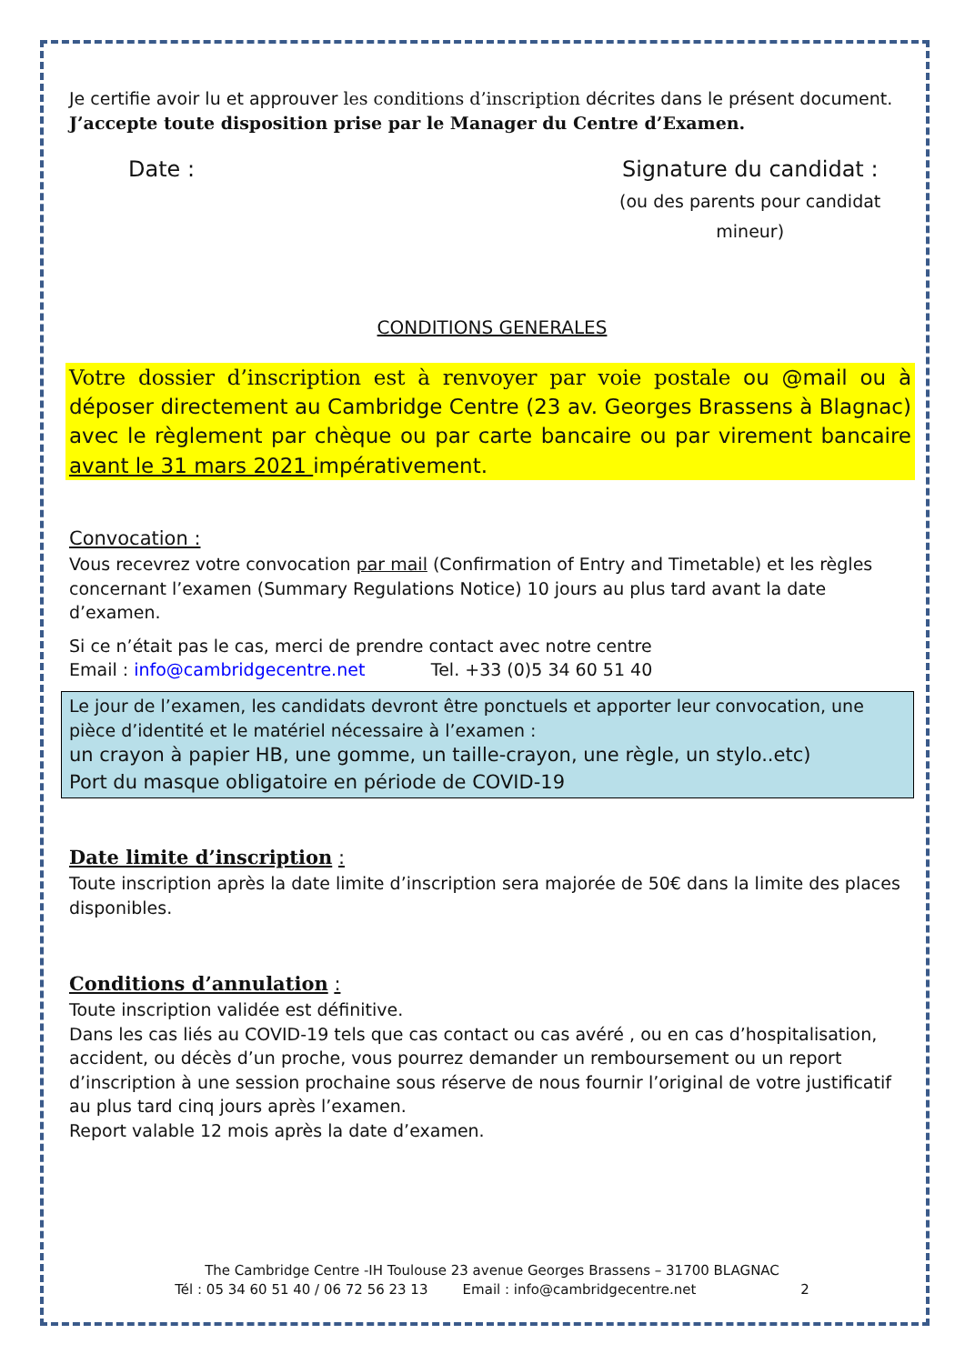Je certifie avoir lu et approuver les conditions d’inscription décrites dans le présent document.
J’accepte toute disposition prise par le Manager du Centre d’Examen.
Date : Signature du candidat :
(ou des parents pour candidat mineur)
CONDITIONS GENERALES
Votre dossier d’inscription est à renvoyer par voie postale ou @mail ou à déposer directement au Cambridge Centre (23 av. Georges Brassens à Blagnac) avec le règlement par chèque ou par carte bancaire ou par virement bancaire avant le 31 mars 2021 impérativement.
Convocation :
Vous recevrez votre convocation par mail (Confirmation of Entry and Timetable) et les règles concernant l’examen (Summary Regulations Notice) 10 jours au plus tard avant la date d’examen.
Si ce n’était pas le cas, merci de prendre contact avec notre centre
Email : info@cambridgecentre.net Tel. +33 (0)5 34 60 51 40
Le jour de l’examen, les candidats devront être ponctuels et apporter leur convocation, une pièce d’identité et le matériel nécessaire à l’examen :
un crayon à papier HB, une gomme, un taille-crayon, une règle, un stylo..etc)
Port du masque obligatoire en période de COVID-19
Date limite d’inscription :
Toute inscription après la date limite d’inscription sera majorée de 50€ dans la limite des places disponibles.
Conditions d’annulation :
Toute inscription validée est définitive.
Dans les cas liés au COVID-19 tels que cas contact ou cas avéré , ou en cas d’hospitalisation, accident, ou décès d’un proche, vous pourrez demander un remboursement ou un report d’inscription à une session prochaine sous réserve de nous fournir l’original de votre justificatif au plus tard cinq jours après l’examen.
Report valable 12 mois après la date d’examen.
The Cambridge Centre -IH Toulouse 23 avenue Georges Brassens – 31700 BLAGNAC
Tél : 05 34 60 51 40 / 06 72 56 23 13 Email : info@cambridgecentre.net 2